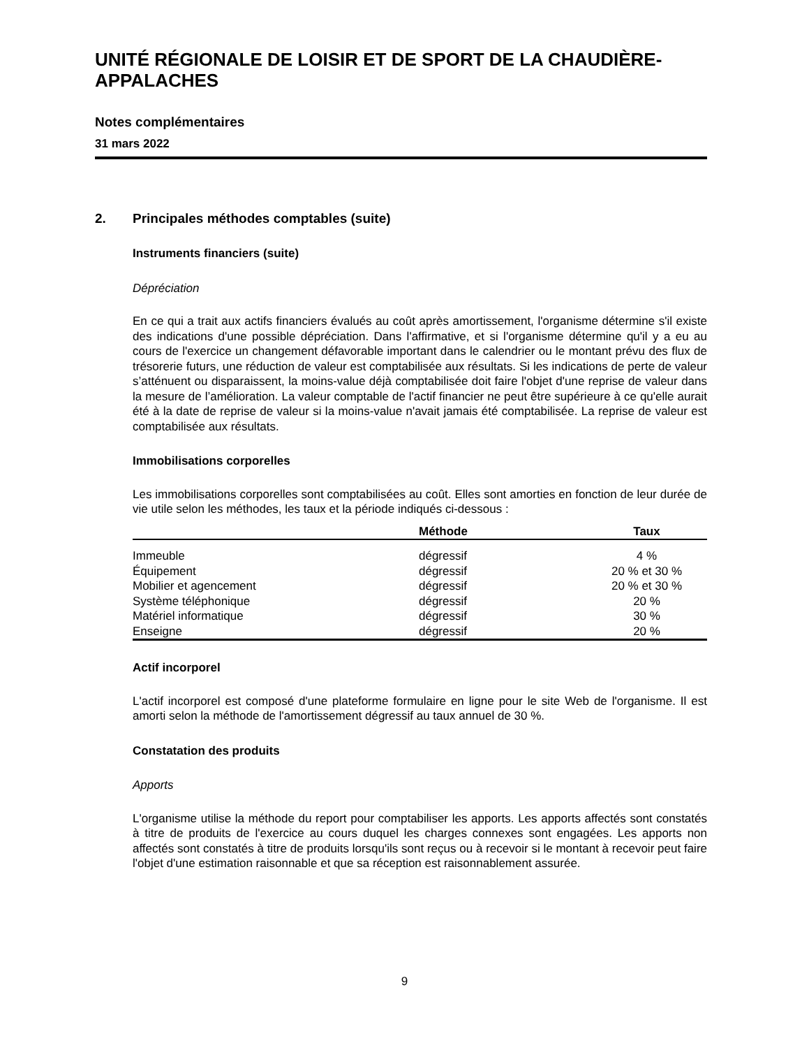UNITÉ RÉGIONALE DE LOISIR ET DE SPORT DE LA CHAUDIÈRE-APPALACHES
Notes complémentaires
31 mars 2022
2. Principales méthodes comptables (suite)
Instruments financiers (suite)
Dépréciation
En ce qui a trait aux actifs financiers évalués au coût après amortissement, l'organisme détermine s'il existe des indications d'une possible dépréciation. Dans l'affirmative, et si l'organisme détermine qu'il y a eu au cours de l'exercice un changement défavorable important dans le calendrier ou le montant prévu des flux de trésorerie futurs, une réduction de valeur est comptabilisée aux résultats. Si les indications de perte de valeur s’atténuent ou disparaissent, la moins-value déjà comptabilisée doit faire l'objet d'une reprise de valeur dans la mesure de l’amélioration. La valeur comptable de l'actif financier ne peut être supérieure à ce qu'elle aurait été à la date de reprise de valeur si la moins-value n'avait jamais été comptabilisée. La reprise de valeur est comptabilisée aux résultats.
Immobilisations corporelles
Les immobilisations corporelles sont comptabilisées au coût. Elles sont amorties en fonction de leur durée de vie utile selon les méthodes, les taux et la période indiqués ci-dessous :
| | Méthode | Taux |
| --- | --- | --- |
| Immeuble | dégressif | 4 % |
| Équipement | dégressif | 20 % et 30 % |
| Mobilier et agencement | dégressif | 20 % et 30 % |
| Système téléphonique | dégressif | 20 % |
| Matériel informatique | dégressif | 30 % |
| Enseigne | dégressif | 20 % |
Actif incorporel
L'actif incorporel est composé d'une plateforme formulaire en ligne pour le site Web de l'organisme. Il est amorti selon la méthode de l'amortissement dégressif au taux annuel de 30 %.
Constatation des produits
Apports
L'organisme utilise la méthode du report pour comptabiliser les apports. Les apports affectés sont constatés à titre de produits de l'exercice au cours duquel les charges connexes sont engagées. Les apports non affectés sont constatés à titre de produits lorsqu'ils sont reçus ou à recevoir si le montant à recevoir peut faire l'objet d'une estimation raisonnable et que sa réception est raisonnablement assurée.
9